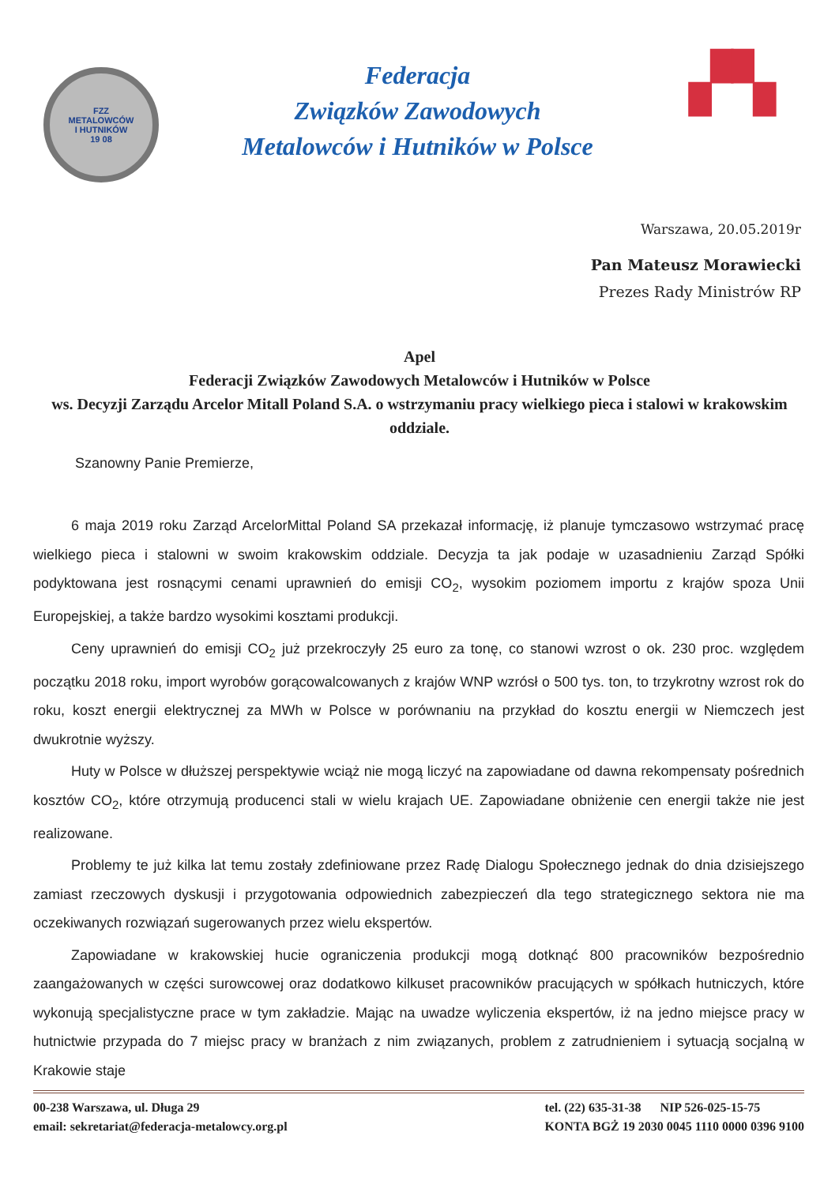FZZ
METALOWCÓW
I HUTNIKÓW
19 08
Federacja
Związków Zawodowych
Metalowców i Hutników w Polsce
▞▚
Warszawa, 20.05.2019r
Pan Mateusz Morawiecki
Prezes Rady Ministrów RP
Apel
Federacji Związków Zawodowych Metalowców i Hutników w Polsce
ws. Decyzji Zarządu Arcelor Mitall Poland S.A. o wstrzymaniu pracy wielkiego pieca i stalowi w krakowskim oddziale.
Szanowny Panie Premierze,
6 maja 2019 roku Zarząd ArcelorMittal Poland SA przekazał informację, iż planuje tymczasowo wstrzymać pracę wielkiego pieca i stalowni w swoim krakowskim oddziale. Decyzja ta jak podaje w uzasadnieniu Zarząd Spółki podyktowana jest rosnącymi cenami uprawnień do emisji CO<sub>2</sub>, wysokim poziomem importu z krajów spoza Unii Europejskiej, a także bardzo wysokimi kosztami produkcji.
Ceny uprawnień do emisji CO<sub>2</sub> już przekroczyły 25 euro za tonę, co stanowi wzrost o ok. 230 proc. względem początku 2018 roku, import wyrobów gorącowalcowanych z krajów WNP wzrósł o 500 tys. ton, to trzykrotny wzrost rok do roku, koszt energii elektrycznej za MWh w Polsce w porównaniu na przykład do kosztu energii w Niemczech jest dwukrotnie wyższy.
Huty w Polsce w dłuższej perspektywie wciąż nie mogą liczyć na zapowiadane od dawna rekompensaty pośrednich kosztów CO<sub>2</sub>, które otrzymują producenci stali w wielu krajach UE. Zapowiadane obniżenie cen energii także nie jest realizowane.
Problemy te już kilka lat temu zostały zdefiniowane przez Radę Dialogu Społecznego jednak do dnia dzisiejszego zamiast rzeczowych dyskusji i przygotowania odpowiednich zabezpieczeń dla tego strategicznego sektora nie ma oczekiwanych rozwiązań sugerowanych przez wielu ekspertów.
Zapowiadane w krakowskiej hucie ograniczenia produkcji mogą dotknąć 800 pracowników bezpośrednio zaangażowanych w części surowcowej oraz dodatkowo kilkuset pracowników pracujących w spółkach hutniczych, które wykonują specjalistyczne prace w tym zakładzie. Mając na uwadze wyliczenia ekspertów, iż na jedno miejsce pracy w hutnictwie przypada do 7 miejsc pracy w branżach z nim związanych, problem z zatrudnieniem i sytuacją socjalną w Krakowie staje
00-238 Warszawa, ul. Długa 29
email: sekretariat@federacja-metalowcy.org.pl
tel. (22) 635-31-38 NIP 526-025-15-75
KONTA BGŻ 19 2030 0045 1110 0000 0396 9100